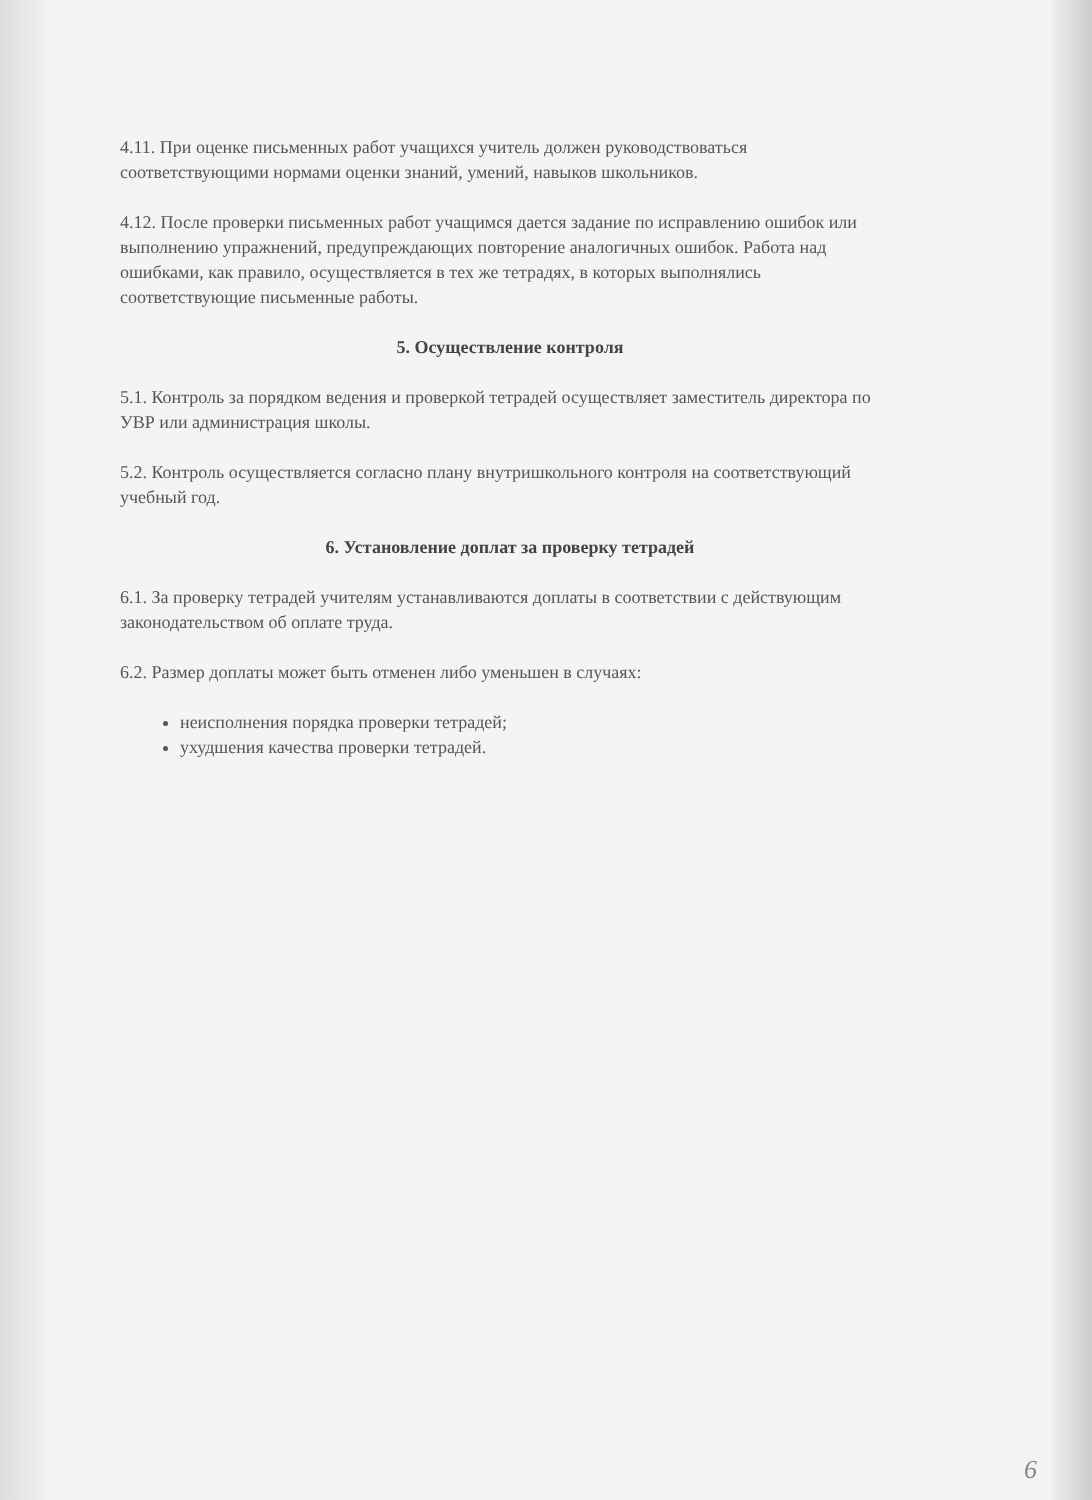4.11. При оценке письменных работ учащихся учитель должен руководствоваться соответствующими нормами оценки знаний, умений, навыков школьников.
4.12. После проверки письменных работ учащимся дается задание по исправлению ошибок или выполнению упражнений, предупреждающих повторение аналогичных ошибок. Работа над ошибками, как правило, осуществляется в тех же тетрадях, в которых выполнялись соответствующие письменные работы.
5. Осуществление контроля
5.1. Контроль за порядком ведения и проверкой тетрадей осуществляет заместитель директора по УВР или администрация школы.
5.2. Контроль осуществляется согласно плану внутришкольного контроля на соответствующий учебный год.
6. Установление доплат за проверку тетрадей
6.1. За проверку тетрадей учителям устанавливаются доплаты в соответствии с действующим законодательством об оплате труда.
6.2. Размер доплаты может быть отменен либо уменьшен в случаях:
неисполнения порядка проверки тетрадей;
ухудшения качества проверки тетрадей.
6